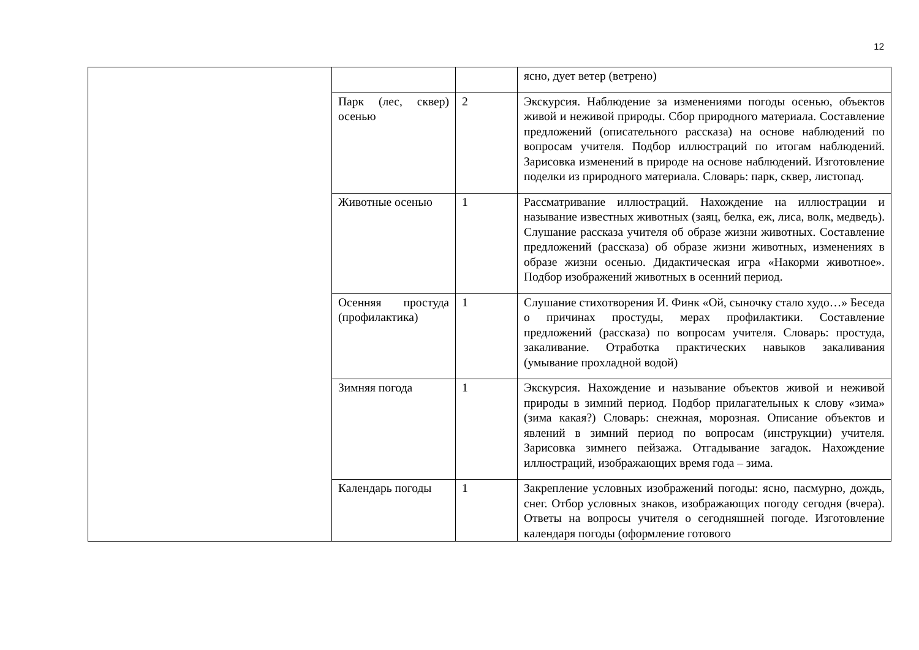12
| | | | ясно, дует ветер (ветрено) |
| | Парк (лес, сквер) осенью | 2 | Экскурсия. Наблюдение за изменениями погоды осенью, объектов живой и неживой природы. Сбор природного материала. Составление предложений (описательного рассказа) на основе наблюдений по вопросам учителя. Подбор иллюстраций по итогам наблюдений. Зарисовка изменений в природе на основе наблюдений. Изготовление поделки из природного материала. Словарь: парк, сквер, листопад. |
| | Животные осенью | 1 | Рассматривание иллюстраций. Нахождение на иллюстрации и называние известных животных (заяц, белка, еж, лиса, волк, медведь). Слушание рассказа учителя об образе жизни животных. Составление предложений (рассказа) об образе жизни животных, изменениях в образе жизни осенью. Дидактическая игра «Накорми животное». Подбор изображений животных в осенний период. |
| | Осенняя простуда (профилактика) | 1 | Слушание стихотворения И. Финк «Ой, сыночку стало худо…» Беседа о причинах простуды, мерах профилактики. Составление предложений (рассказа) по вопросам учителя. Словарь: простуда, закаливание. Отработка практических навыков закаливания (умывание прохладной водой) |
| | Зимняя погода | 1 | Экскурсия. Нахождение и называние объектов живой и неживой природы в зимний период. Подбор прилагательных к слову «зима» (зима какая?) Словарь: снежная, морозная. Описание объектов и явлений в зимний период по вопросам (инструкции) учителя. Зарисовка зимнего пейзажа. Отгадывание загадок. Нахождение иллюстраций, изображающих время года – зима. |
| | Календарь погоды | 1 | Закрепление условных изображений погоды: ясно, пасмурно, дождь, снег. Отбор условных знаков, изображающих погоду сегодня (вчера). Ответы на вопросы учителя о сегодняшней погоде. Изготовление календаря погоды (оформление готового |